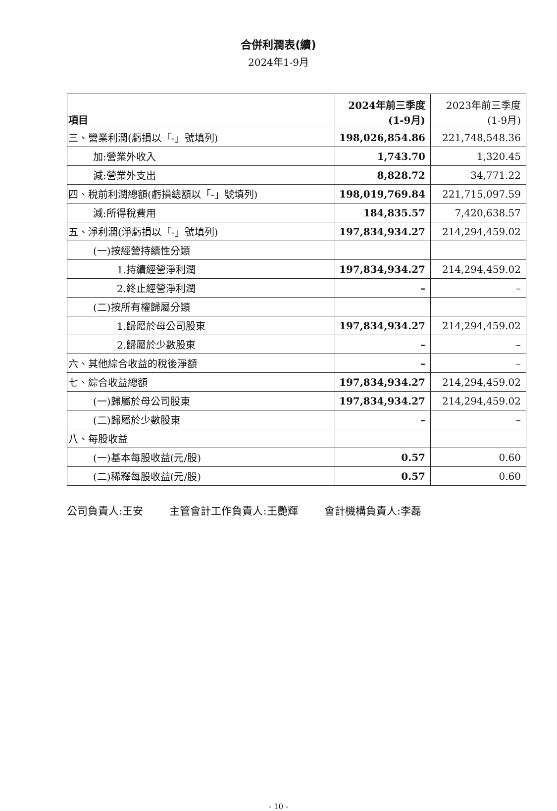合併利潤表(續)
2024年1-9月
| 項目 | 2024年前三季度 (1-9月) | 2023年前三季度 (1-9月) |
| --- | --- | --- |
| 三、營業利潤(虧損以「-」號填列) | 198,026,854.86 | 221,748,548.36 |
| 加:營業外收入 | 1,743.70 | 1,320.45 |
| 減:營業外支出 | 8,828.72 | 34,771.22 |
| 四、稅前利潤總額(虧損總額以「-」號填列) | 198,019,769.84 | 221,715,097.59 |
| 減:所得稅費用 | 184,835.57 | 7,420,638.57 |
| 五、淨利潤(淨虧損以「-」號填列) | 197,834,934.27 | 214,294,459.02 |
| (一)按經營持續性分類 | | |
| 1.持續經營淨利潤 | 197,834,934.27 | 214,294,459.02 |
| 2.終止經營淨利潤 | – | – |
| (二)按所有權歸屬分類 | | |
| 1.歸屬於母公司股東 | 197,834,934.27 | 214,294,459.02 |
| 2.歸屬於少數股東 | – | – |
| 六、其他綜合收益的稅後淨額 | – | – |
| 七、綜合收益總額 | 197,834,934.27 | 214,294,459.02 |
| (一)歸屬於母公司股東 | 197,834,934.27 | 214,294,459.02 |
| (二)歸屬於少數股東 | – | – |
| 八、每股收益 | | |
| (一)基本每股收益(元/股) | 0.57 | 0.60 |
| (二)稀釋每股收益(元/股) | 0.57 | 0.60 |
公司負責人:王安 主管會計工作負責人:王艷輝 會計機構負責人:李磊
- 10 -